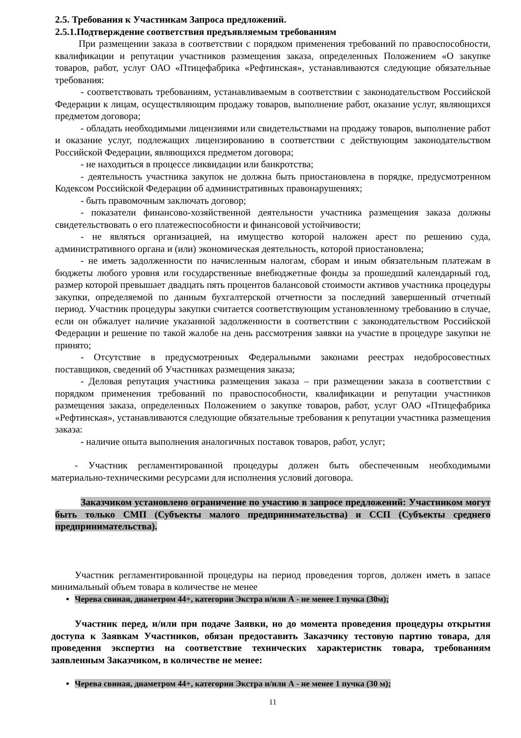2.5. Требования к Участникам Запроса предложений.
2.5.1.Подтверждение соответствия предъявляемым требованиям
При размещении заказа в соответствии с порядком применения требований по правоспособности, квалификации и репутации участников размещения заказа, определенных Положением «О закупке товаров, работ, услуг ОАО «Птицефабрика «Рефтинская», устанавливаются следующие обязательные требования:
- соответствовать требованиям, устанавливаемым в соответствии с законодательством Российской Федерации к лицам, осуществляющим продажу товаров, выполнение работ, оказание услуг, являющихся предметом договора;
- обладать необходимыми лицензиями или свидетельствами на продажу товаров, выполнение работ и оказание услуг, подлежащих лицензированию в соответствии с действующим законодательством Российской Федерации, являющихся предметом договора;
- не находиться в процессе ликвидации или банкротства;
- деятельность участника закупок не должна быть приостановлена в порядке, предусмотренном Кодексом Российской Федерации об административных правонарушениях;
- быть правомочным заключать договор;
- показатели финансово-хозяйственной деятельности участника размещения заказа должны свидетельствовать о его платежеспособности и финансовой устойчивости;
- не являться организацией, на имущество которой наложен арест по решению суда, административного органа и (или) экономическая деятельность, которой приостановлена;
- не иметь задолженности по начисленным налогам, сборам и иным обязательным платежам в бюджеты любого уровня или государственные внебюджетные фонды за прошедший календарный год, размер которой превышает двадцать пять процентов балансовой стоимости активов участника процедуры закупки, определяемой по данным бухгалтерской отчетности за последний завершенный отчетный период. Участник процедуры закупки считается соответствующим установленному требованию в случае, если он обжалует наличие указанной задолженности в соответствии с законодательством Российской Федерации и решение по такой жалобе на день рассмотрения заявки на участие в процедуре закупки не принято;
- Отсутствие в предусмотренных Федеральными законами реестрах недобросовестных поставщиков, сведений об Участниках размещения заказа;
- Деловая репутация участника размещения заказа – при размещении заказа в соответствии с порядком применения требований по правоспособности, квалификации и репутации участников размещения заказа, определенных Положением о закупке товаров, работ, услуг ОАО «Птицефабрика «Рефтинская», устанавливаются следующие обязательные требования к репутации участника размещения заказа:
- наличие опыта выполнения аналогичных поставок товаров, работ, услуг;
- Участник регламентированной процедуры должен быть обеспеченным необходимыми материально-техническими ресурсами для исполнения условий договора.
Заказчиком установлено ограничение по участию в запросе предложений: Участником могут быть только СМП (Субъекты малого предпринимательства) и ССП (Субъекты среднего предпринимательства).
Участник регламентированной процедуры на период проведения торгов, должен иметь в запасе минимальный объем товара в количестве не менее
Черева свиная, диаметром 44+, категории Экстра и/или А - не менее 1 пучка (30м);
Участник перед, и/или при подаче Заявки, но до момента проведения процедуры открытия доступа к Заявкам Участников, обязан предоставить Заказчику тестовую партию товара, для проведения экспертиз на соответствие технических характеристик товара, требованиям заявленным Заказчиком, в количестве не менее:
Черева свиная, диаметром 44+, категории Экстра и/или А - не менее 1 пучка (30 м);
11